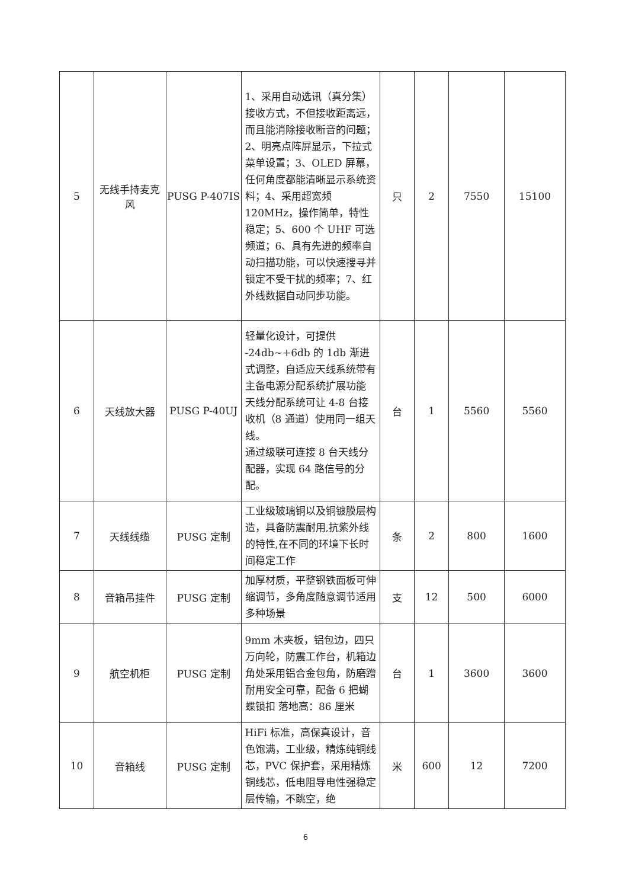| 5 | 无线手持麦克风 | PUSG P-407IS | 1、采用自动选讯（真分集）接收方式，不但接收距离远，而且能消除接收断音的问题； 2、明亮点阵屏显示，下拉式菜单设置；3、OLED 屏幕，任何角度都能清晰显示系统资料；4、采用超宽频 120MHz，操作简单，特性稳定；5、600 个 UHF 可选频道；6、具有先进的频率自动扫描功能，可以快速搜寻并锁定不受干扰的频率；7、红外线数据自动同步功能。 | 只 | 2 | 7550 | 15100 |
| 6 | 天线放大器 | PUSG P-40UJ | 轻量化设计，可提供 -24db~+6db 的 1db 渐进式调整，自适应天线系统带有主备电源分配系统扩展功能 天线分配系统可让 4-8 台接收机（8 通道）使用同一组天线。 通过级联可连接 8 台天线分配器，实现 64 路信号的分配。 | 台 | 1 | 5560 | 5560 |
| 7 | 天线线缆 | PUSG 定制 | 工业级玻璃铜以及铜镀膜层构造，具备防震耐用,抗紫外线的特性,在不同的环境下长时间稳定工作 | 条 | 2 | 800 | 1600 |
| 8 | 音箱吊挂件 | PUSG 定制 | 加厚材质，平整钢铁面板可伸缩调节，多角度随意调节适用多种场景 | 支 | 12 | 500 | 6000 |
| 9 | 航空机柜 | PUSG 定制 | 9mm 木夹板，铝包边，四只万向轮，防震工作台，机箱边角处采用铝合金包角，防磨蹭耐用安全可靠，配备 6 把蝴蝶锁扣 落地高：86 厘米 | 台 | 1 | 3600 | 3600 |
| 10 | 音箱线 | PUSG 定制 | HiFi 标准，高保真设计，音色饱满，工业级，精炼纯铜线芯，PVC 保护套，采用精炼铜线芯，低电阻导电性强稳定层传输，不跳空，绝 | 米 | 600 | 12 | 7200 |
6